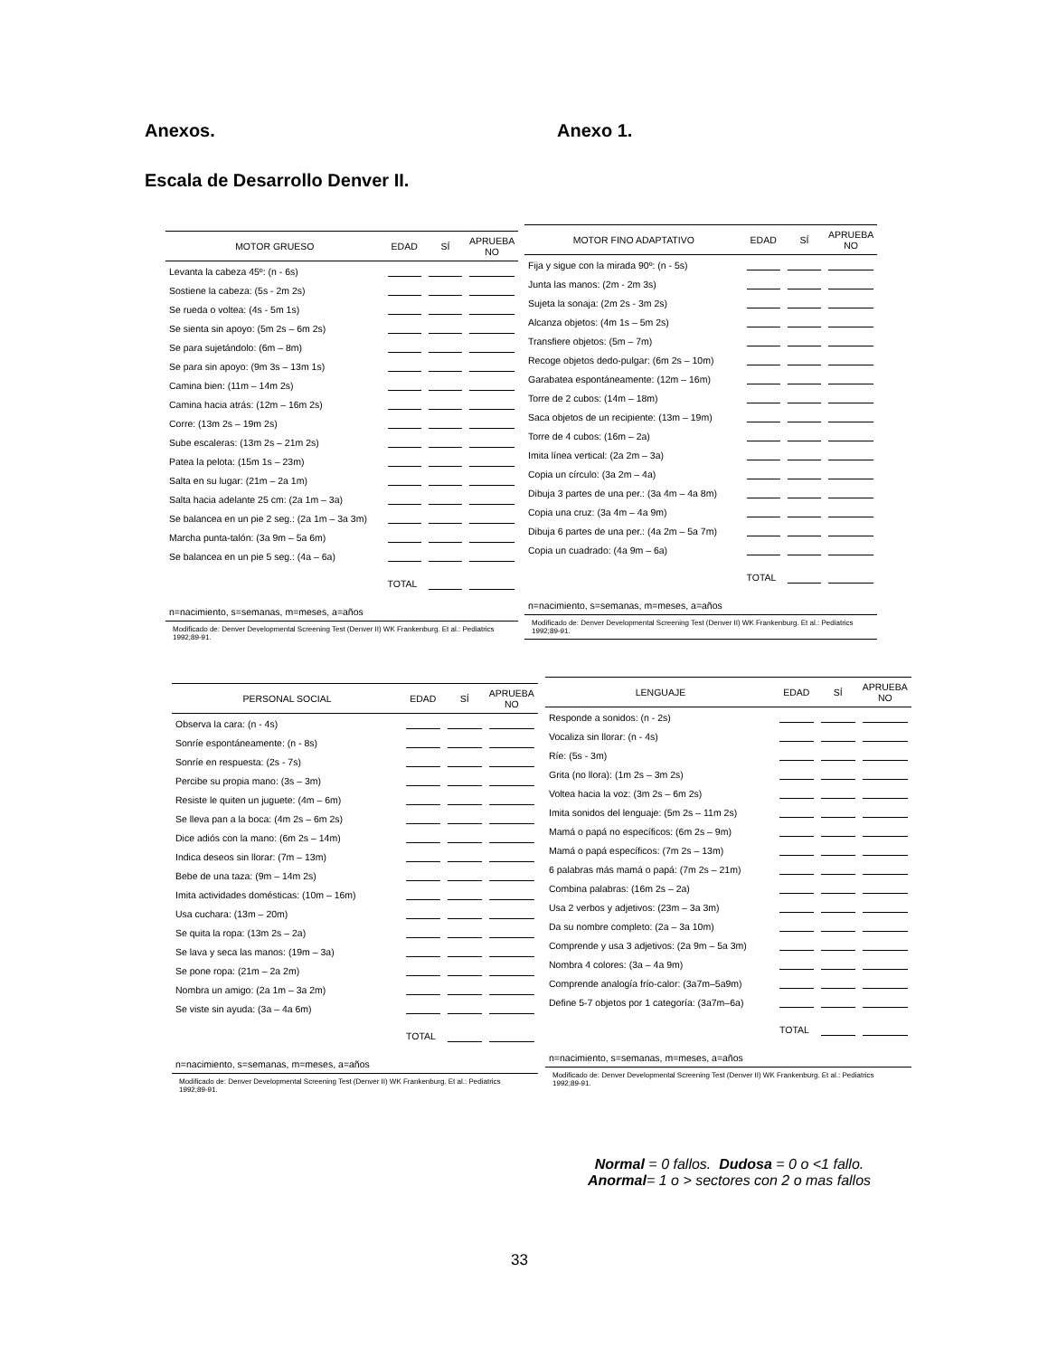Anexos. Anexo 1.
Escala de Desarrollo Denver II.
| MOTOR GRUESO | EDAD | SÍ | APRUEBA NO |
| --- | --- | --- | --- |
| Levanta la cabeza 45º: (n - 6s) | | | |
| Sostiene la cabeza: (5s - 2m 2s) | | | |
| Se rueda o voltea: (4s - 5m 1s) | | | |
| Se sienta sin apoyo: (5m 2s – 6m 2s) | | | |
| Se para sujetándolo: (6m – 8m) | | | |
| Se para sin apoyo: (9m 3s – 13m 1s) | | | |
| Camina bien: (11m – 14m 2s) | | | |
| Camina hacia atrás: (12m – 16m 2s) | | | |
| Corre: (13m 2s – 19m 2s) | | | |
| Sube escaleras: (13m 2s – 21m 2s) | | | |
| Patea la pelota: (15m 1s – 23m) | | | |
| Salta en su lugar: (21m – 2a 1m) | | | |
| Salta hacia adelante 25 cm: (2a 1m – 3a) | | | |
| Se balancea en un pie 2 seg.: (2a 1m – 3a 3m) | | | |
| Marcha punta-talón: (3a 9m – 5a 6m) | | | |
| Se balancea en un pie 5 seg.: (4a – 6a) | | | |
| | TOTAL | | |
| n=nacimiento, s=semanas, m=meses, a=años | | | |
Modificado de: Denver Developmental Screening Test (Denver II) WK Frankenburg. Et al.: Pediatrics 1992;89-91.
| MOTOR FINO ADAPTATIVO | EDAD | SÍ | APRUEBA NO |
| --- | --- | --- | --- |
| Fija y sigue con la mirada 90º: (n - 5s) | | | |
| Junta las manos: (2m - 2m 3s) | | | |
| Sujeta la sonaja: (2m 2s - 3m 2s) | | | |
| Alcanza objetos: (4m 1s – 5m 2s) | | | |
| Transfiere objetos: (5m – 7m) | | | |
| Recoge objetos dedo-pulgar: (6m 2s – 10m) | | | |
| Garabatea espontáneamente: (12m – 16m) | | | |
| Torre de 2 cubos: (14m – 18m) | | | |
| Saca objetos de un recipiente: (13m – 19m) | | | |
| Torre de 4 cubos: (16m – 2a) | | | |
| Imita línea vertical: (2a 2m – 3a) | | | |
| Copia un círculo: (3a 2m – 4a) | | | |
| Dibuja 3 partes de una per.: (3a 4m – 4a 8m) | | | |
| Copia una cruz: (3a 4m – 4a 9m) | | | |
| Dibuja 6 partes de una per.: (4a 2m – 5a 7m) | | | |
| Copia un cuadrado: (4a 9m – 6a) | | | |
| | TOTAL | | |
| n=nacimiento, s=semanas, m=meses, a=años | | | |
Modificado de: Denver Developmental Screening Test (Denver II) WK Frankenburg. Et al.: Pediatrics 1992;89-91.
| PERSONAL SOCIAL | EDAD | SÍ | APRUEBA NO |
| --- | --- | --- | --- |
| Observa la cara: (n - 4s) | | | |
| Sonríe espontáneamente: (n - 8s) | | | |
| Sonríe en respuesta: (2s - 7s) | | | |
| Percibe su propia mano: (3s – 3m) | | | |
| Resiste le quiten un juguete: (4m – 6m) | | | |
| Se lleva pan a la boca: (4m 2s – 6m 2s) | | | |
| Dice adiós con la mano: (6m 2s – 14m) | | | |
| Indica deseos sin llorar: (7m – 13m) | | | |
| Bebe de una taza: (9m – 14m 2s) | | | |
| Imita actividades domésticas: (10m – 16m) | | | |
| Usa cuchara: (13m – 20m) | | | |
| Se quita la ropa: (13m 2s – 2a) | | | |
| Se lava y seca las manos: (19m – 3a) | | | |
| Se pone ropa: (21m – 2a 2m) | | | |
| Nombra un amigo: (2a 1m – 3a 2m) | | | |
| Se viste sin ayuda: (3a – 4a 6m) | | | |
| | TOTAL | | |
| n=nacimiento, s=semanas, m=meses, a=años | | | |
Modificado de: Denver Developmental Screening Test (Denver II) WK Frankenburg. Et al.: Pediatrics 1992;89-91.
| LENGUAJE | EDAD | SÍ | APRUEBA NO |
| --- | --- | --- | --- |
| Responde a sonidos: (n - 2s) | | | |
| Vocaliza sin llorar: (n - 4s) | | | |
| Ríe: (5s - 3m) | | | |
| Grita (no llora): (1m 2s – 3m 2s) | | | |
| Voltea hacia la voz: (3m 2s – 6m 2s) | | | |
| Imita sonidos del lenguaje: (5m 2s – 11m 2s) | | | |
| Mamá o papá no específicos: (6m 2s – 9m) | | | |
| Mamá o papá específicos: (7m 2s – 13m) | | | |
| 6 palabras más mamá o papá: (7m 2s – 21m) | | | |
| Combina palabras: (16m 2s – 2a) | | | |
| Usa 2 verbos y adjetivos: (23m – 3a 3m) | | | |
| Da su nombre completo: (2a – 3a 10m) | | | |
| Comprende y usa 3 adjetivos: (2a 9m – 5a 3m) | | | |
| Nombra 4 colores: (3a – 4a 9m) | | | |
| Comprende analogía frío-calor: (3a7m–5a9m) | | | |
| Define 5-7 objetos por 1 categoría: (3a7m–6a) | | | |
| | TOTAL | | |
| n=nacimiento, s=semanas, m=meses, a=años | | | |
Modificado de: Denver Developmental Screening Test (Denver II) WK Frankenburg. Et al.: Pediatrics 1992;89-91.
Normal = 0 fallos. Dudosa = 0 o <1 fallo.
Anormal= 1 o > sectores con 2 o mas fallos
33